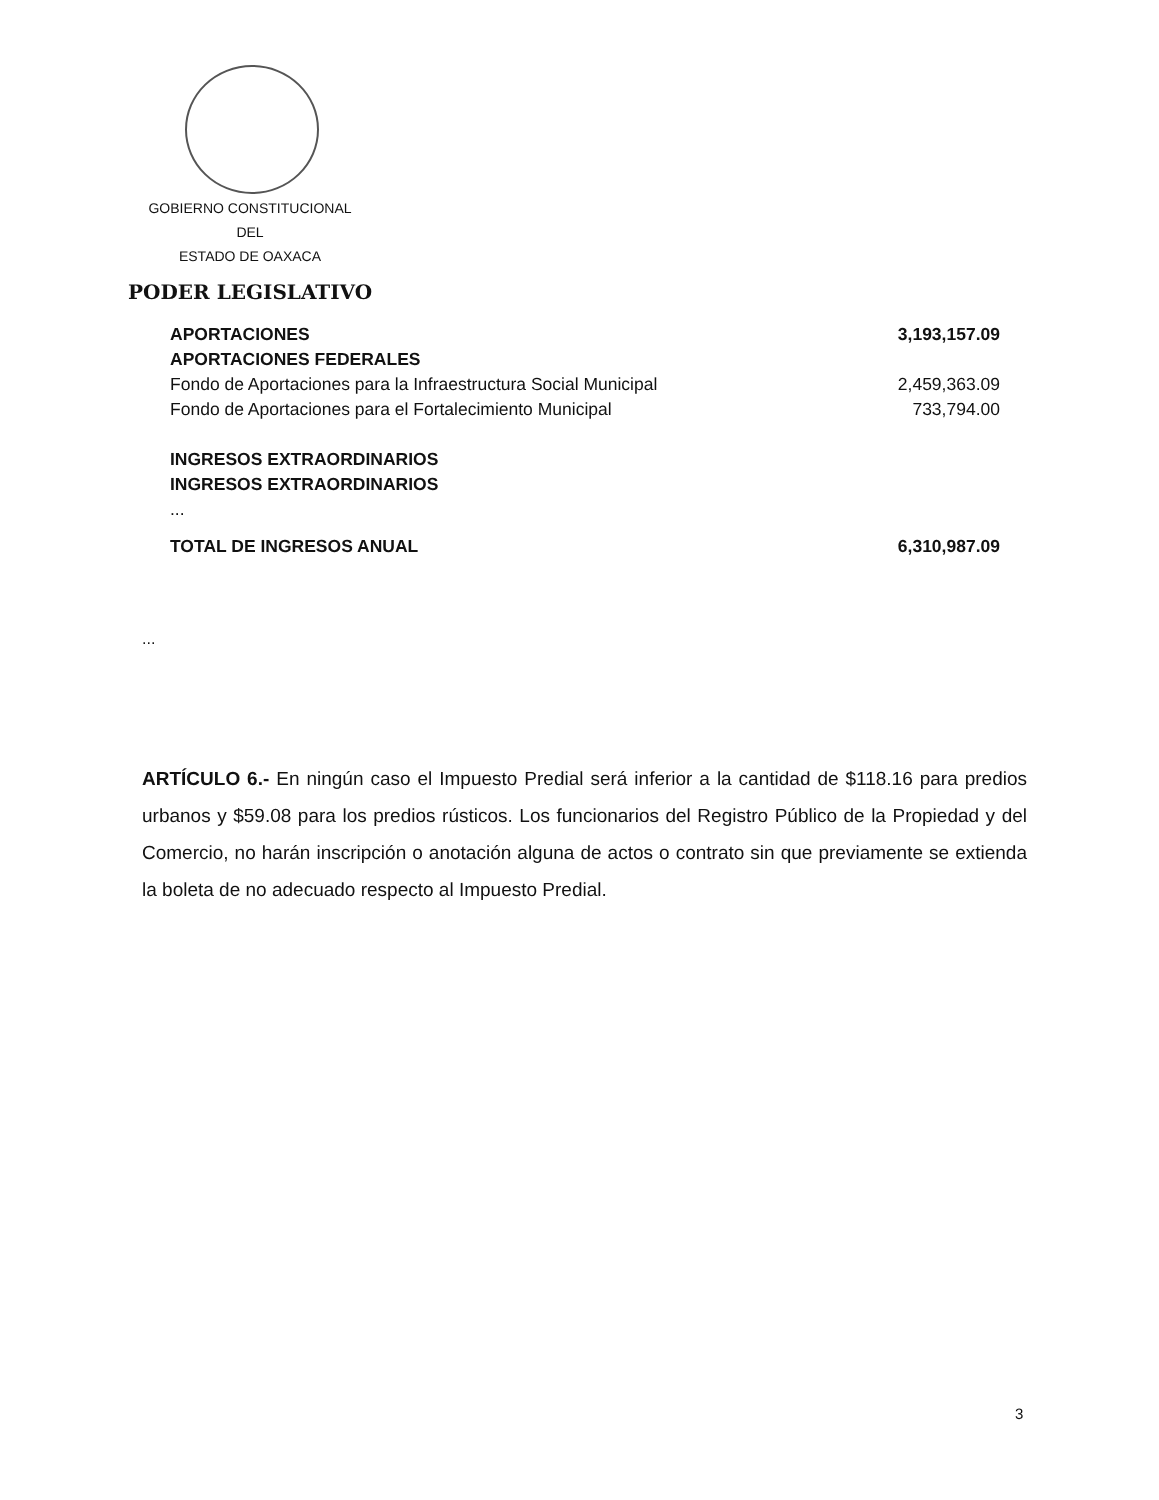GOBIERNO CONSTITUCIONAL
DEL
ESTADO DE OAXACA
PODER LEGISLATIVO
| APORTACIONES | 3,193,157.09 |
| APORTACIONES FEDERALES | |
| Fondo de Aportaciones para la Infraestructura Social Municipal | 2,459,363.09 |
| Fondo de Aportaciones para el Fortalecimiento Municipal | 733,794.00 |
| INGRESOS EXTRAORDINARIOS | |
| INGRESOS EXTRAORDINARIOS | |
| ... | |
| TOTAL DE INGRESOS ANUAL | 6,310,987.09 |
...
ARTÍCULO 6.- En ningún caso el Impuesto Predial será inferior a la cantidad de $118.16 para predios urbanos y $59.08 para los predios rústicos. Los funcionarios del Registro Público de la Propiedad y del Comercio, no harán inscripción o anotación alguna de actos o contrato sin que previamente se extienda la boleta de no adecuado respecto al Impuesto Predial.
3